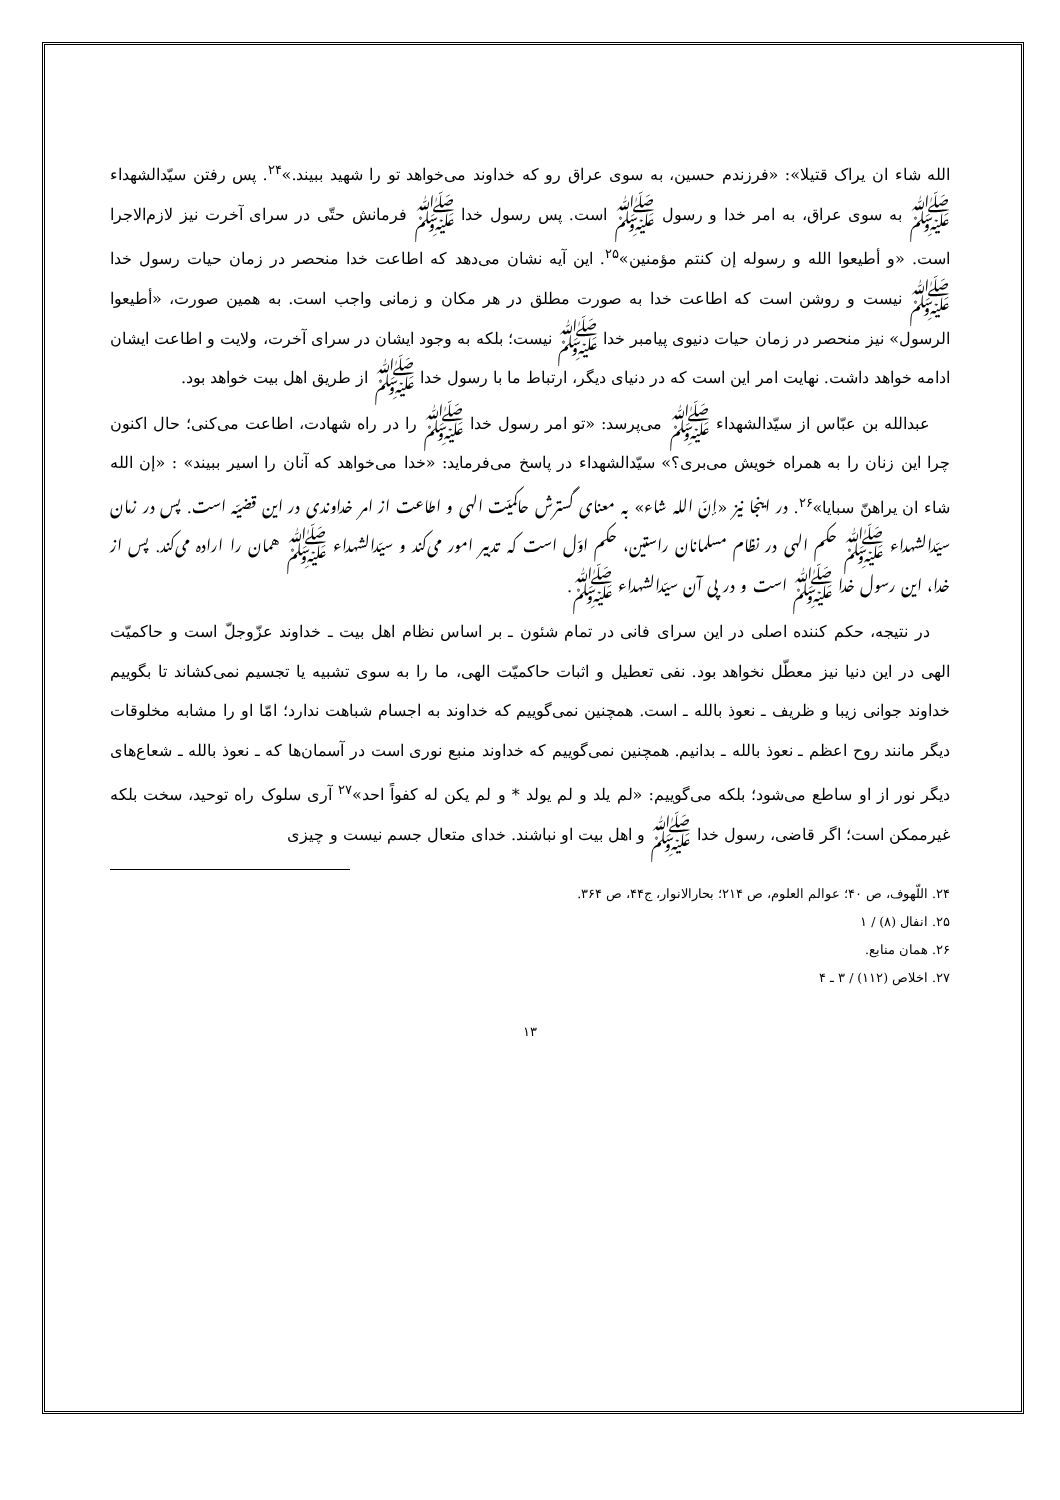الله شاء ان یراک قتیلا»: «فرزندم حسین، به سوی عراق رو که خداوند می‌خواهد تو را شهید ببیند.»<sup>۲۴</sup>. پس رفتن سیّدالشهداء ﷺ به سوی عراق، به امر خدا و رسول ﷺ است. پس رسول خدا ﷺ فرمانش حتّی در سرای آخرت نیز لازم‌الاجرا است. «و أطیعوا الله و رسوله إن کنتم مؤمنین»<sup>۲۵</sup>. این آیه نشان می‌دهد که اطاعت خدا منحصر در زمان حیات رسول خدا ﷺ نیست و روشن است که اطاعت خدا به صورت مطلق در هر مکان و زمانی واجب است. به همین صورت، «أطیعوا الرسول» نیز منحصر در زمان حیات دنیوی پیامبر خدا ﷺ نیست؛ بلکه به وجود ایشان در سرای آخرت، ولایت و اطاعت ایشان ادامه خواهد داشت. نهایت امر این است که در دنیای دیگر، ارتباط ما با رسول خدا ﷺ از طریق اهل بیت خواهد بود.
عبدالله بن عبّاس از سیّدالشهداء ﷺ می‌پرسد: «تو امر رسول خدا ﷺ را در راه شهادت، اطاعت می‌کنی؛ حال اکنون چرا این زنان را به همراه خویش می‌بری؟» سیّدالشهداء در پاسخ می‌فرماید: «خدا می‌خواهد که آنان را اسیر ببیند» : «إن الله شاء ان یراهنّ سبایا»<sup>۲۶</sup>. در اینجا نیز «إنّ الله شاء» به معنای گسترش حاکمیّت الهی و اطاعت از امر خداوندی در این قضیّه است. پس در زمان سیّدالشهداء ﷺ حکم الهی در نظام مسلمانان راستین، حکم اوّل است که تدبیر امور می‌کند و سیّدالشهداء ﷺ همان را اراده می‌کند. پس از خدا، این رسول خدا ﷺ است و در پی آن سیّدالشهداء ﷺ.
در نتیجه، حکم کننده اصلی در این سرای فانی در تمام شئون ـ بر اساس نظام اهل بیت ـ خداوند عزّوجلّ است و حاکمیّت الهی در این دنیا نیز معطّل نخواهد بود. نفی تعطیل و اثبات حاکمیّت الهی، ما را به سوی تشبیه یا تجسیم نمی‌کشاند تا بگوییم خداوند جوانی زیبا و ظریف ـ نعوذ بالله ـ است. همچنین نمی‌گوییم که خداوند به اجسام شباهت ندارد؛ امّا او را مشابه مخلوقات دیگر مانند روح اعظم ـ نعوذ بالله ـ بدانیم. همچنین نمی‌گوییم که خداوند منبع نوری است در آسمان‌ها که ـ نعوذ بالله ـ شعاع‌های دیگر نور از او ساطع می‌شود؛ بلکه می‌گوییم: «لم یلد و لم یولد * و لم یکن له کفواً احد»<sup>۲۷</sup> آری سلوک راه توحید، سخت بلکه غیرممکن است؛ اگر قاضی، رسول خدا ﷺ و اهل بیت او نباشند. خدای متعال جسم نیست و چیزی
۲۴. اللّهوف، ص ۴۰؛ عوالم العلوم، ص ۲۱۴؛ بحارالانوار، ج۴۴، ص ۳۶۴.
۲۵. انفال (۸) / ۱
۲۶. همان منابع.
۲۷. اخلاص (۱۱۲) / ۳ ـ ۴
۱۳